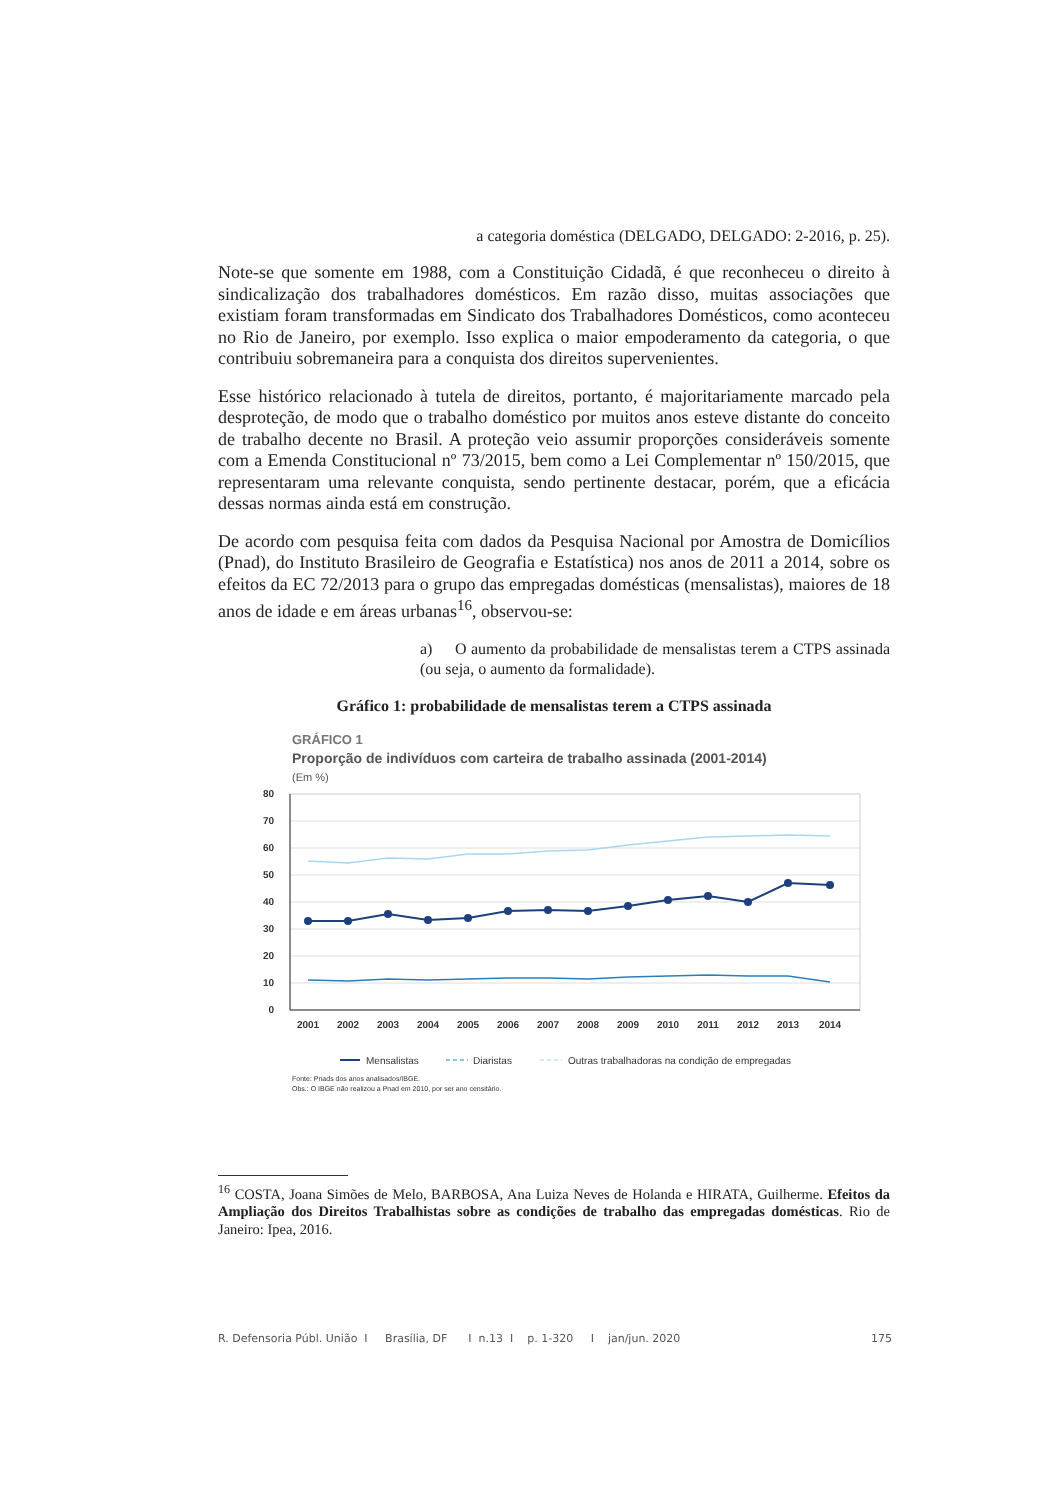a categoria doméstica (DELGADO, DELGADO: 2-2016, p. 25).
Note-se que somente em 1988, com a Constituição Cidadã, é que reconheceu o direito à sindicalização dos trabalhadores domésticos. Em razão disso, muitas associações que existiam foram transformadas em Sindicato dos Trabalhadores Domésticos, como aconteceu no Rio de Janeiro, por exemplo. Isso explica o maior empoderamento da categoria, o que contribuiu sobremaneira para a conquista dos direitos supervenientes.
Esse histórico relacionado à tutela de direitos, portanto, é majoritariamente marcado pela desproteção, de modo que o trabalho doméstico por muitos anos esteve distante do conceito de trabalho decente no Brasil. A proteção veio assumir proporções consideráveis somente com a Emenda Constitucional nº 73/2015, bem como a Lei Complementar nº 150/2015, que representaram uma relevante conquista, sendo pertinente destacar, porém, que a eficácia dessas normas ainda está em construção.
De acordo com pesquisa feita com dados da Pesquisa Nacional por Amostra de Domicílios (Pnad), do Instituto Brasileiro de Geografia e Estatística) nos anos de 2011 a 2014, sobre os efeitos da EC 72/2013 para o grupo das empregadas domésticas (mensalistas), maiores de 18 anos de idade e em áreas urbanas<sup>16</sup>, observou-se:
a) O aumento da probabilidade de mensalistas terem a CTPS assinada (ou seja, o aumento da formalidade).
Gráfico 1: probabilidade de mensalistas terem a CTPS assinada
GRÁFICO 1
Proporção de indivíduos com carteira de trabalho assinada (2001-2014)
(Em %)
80
70
60
50
40
30
20
10
0
2001
2002
2003
2004
2005
2006
2007
2008
2009
2010
2011
2012
2013
2014
Mensalistas
Diaristas
Outras trabalhadoras na condição de empregadas
Fonte: Pnads dos anos analisados/IBGE.
Obs.: O IBGE não realizou a Pnad em 2010, por ser ano censitário.
<sup>16</sup> COSTA, Joana Simões de Melo, BARBOSA, Ana Luiza Neves de Holanda e HIRATA, Guilherme. Efeitos da Ampliação dos Direitos Trabalhistas sobre as condições de trabalho das empregadas domésticas. Rio de Janeiro: Ipea, 2016.
R. Defensoria Públ. União I Brasília, DF I n.13 I p. 1-320 I jan/jun. 2020 175